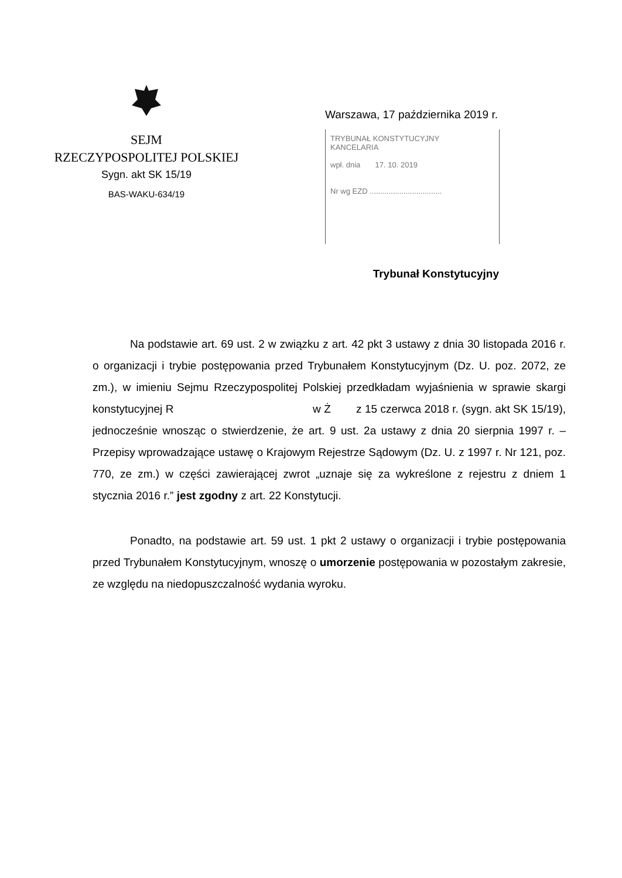SEJM
RZECZYPOSPOLITEJ POLSKIEJ
Sygn. akt SK 15/19
BAS-WAKU-634/19
Warszawa, 17 października 2019 r.
TRYBUNAŁ KONSTYTUCYJNY
KANCELARIA
wpł. dnia 17. 10. 2019
Nr wg EZD ..................................
Trybunał Konstytucyjny
Na podstawie art. 69 ust. 2 w związku z art. 42 pkt 3 ustawy z dnia 30 listopada 2016 r. o organizacji i trybie postępowania przed Trybunałem Konstytucyjnym (Dz. U. poz. 2072, ze zm.), w imieniu Sejmu Rzeczypospolitej Polskiej przedkładam wyjaśnienia w sprawie skargi konstytucyjnej R w Ż z 15 czerwca 2018 r. (sygn. akt SK 15/19), jednocześnie wnosząc o stwierdzenie, że art. 9 ust. 2a ustawy z dnia 20 sierpnia 1997 r. – Przepisy wprowadzające ustawę o Krajowym Rejestrze Sądowym (Dz. U. z 1997 r. Nr 121, poz. 770, ze zm.) w części zawierającej zwrot „uznaje się za wykreślone z rejestru z dniem 1 stycznia 2016 r.” jest zgodny z art. 22 Konstytucji.
Ponadto, na podstawie art. 59 ust. 1 pkt 2 ustawy o organizacji i trybie postępowania przed Trybunałem Konstytucyjnym, wnoszę o umorzenie postępowania w pozostałym zakresie, ze względu na niedopuszczalność wydania wyroku.